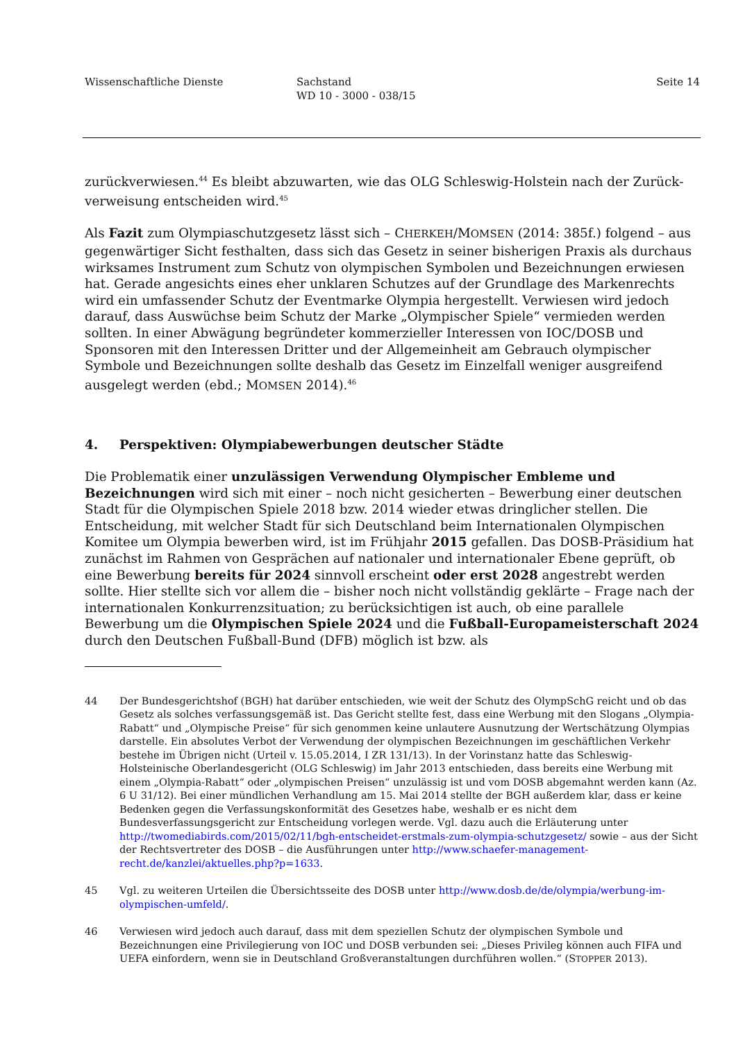Wissenschaftliche Dienste Sachstand
WD 10 - 3000 - 038/15
Seite 14
zurückverwiesen.<sup>44</sup> Es bleibt abzuwarten, wie das OLG Schleswig-Holstein nach der Zurück­verweisung entscheiden wird.<sup>45</sup>
Als Fazit zum Olympiaschutzgesetz lässt sich – CHERKEH/MOMSEN (2014: 385f.) folgend – aus gegenwärtiger Sicht festhalten, dass sich das Gesetz in seiner bisherigen Praxis als durchaus wirksames Instrument zum Schutz von olympischen Symbolen und Bezeichnungen erwiesen hat. Gerade angesichts eines eher unklaren Schutzes auf der Grundlage des Markenrechts wird ein umfassender Schutz der Eventmarke Olympia hergestellt. Verwiesen wird jedoch darauf, dass Auswüchse beim Schutz der Marke „Olympischer Spiele“ vermieden werden sollten. In einer Abwägung begründeter kommerzieller Interessen von IOC/DOSB und Sponsoren mit den Interessen Dritter und der Allgemeinheit am Gebrauch olympischer Symbole und Bezeichnungen sollte deshalb das Gesetz im Einzelfall weniger ausgreifend ausgelegt werden (ebd.; MOMSEN 2014).<sup>46</sup>
4. Perspektiven: Olympiabewerbungen deutscher Städte
Die Problematik einer unzulässigen Verwendung Olympischer Embleme und Bezeichnungen wird sich mit einer – noch nicht gesicherten – Bewerbung einer deutschen Stadt für die Olympi­schen Spiele 2018 bzw. 2014 wieder etwas dringlicher stellen. Die Entscheidung, mit welcher Stadt für sich Deutschland beim Internationalen Olympischen Komitee um Olympia bewerben wird, ist im Frühjahr 2015 gefallen. Das DOSB-Präsidium hat zunächst im Rahmen von Gesprä­chen auf nationaler und internationaler Ebene geprüft, ob eine Bewerbung bereits für 2024 sinn­voll erscheint oder erst 2028 angestrebt werden sollte. Hier stellte sich vor allem die – bisher noch nicht vollständig geklärte – Frage nach der internationalen Konkurrenzsituation; zu berück­sichtigen ist auch, ob eine parallele Bewerbung um die Olympischen Spiele 2024 und die Fuß­ball-Europameisterschaft 2024 durch den Deutschen Fußball-Bund (DFB) möglich ist bzw. als
44 Der Bundesgerichtshof (BGH) hat darüber entschieden, wie weit der Schutz des OlympSchG reicht und ob das Gesetz als solches verfassungsgemäß ist. Das Gericht stellte fest, dass eine Werbung mit den Slogans „Olympia-Rabatt“ und „Olympische Preise“ für sich genommen keine unlautere Ausnutzung der Wertschätzung Olympias darstelle. Ein absolutes Verbot der Verwendung der olympischen Bezeichnungen im geschäftlichen Verkehr bestehe im Übrigen nicht (Urteil v. 15.05.2014, I ZR 131/13). In der Vorinstanz hatte das Schleswig-Holsteinische Oberlandesgericht (OLG Schleswig) im Jahr 2013 entschieden, dass bereits eine Werbung mit einem „Olympia-Rabatt“ oder „olympischen Preisen“ unzulässig ist und vom DOSB abgemahnt werden kann (Az. 6 U 31/12). Bei einer mündlichen Verhandlung am 15. Mai 2014 stellte der BGH außerdem klar, dass er keine Bedenken gegen die Verfassungskonformität des Gesetzes habe, weshalb er es nicht dem Bundesverfassungsgericht zur Entscheidung vorlegen werde. Vgl. dazu auch die Erläuterung unter http://twomediabirds.com/2015/02/11/bgh-entscheidet-erstmals-zum-olympia-schutzgesetz/ sowie – aus der Sicht der Rechtsvertreter des DOSB – die Ausführungen unter http://www.schaefer-management-recht.de/kanzlei/aktuelles.php?p=1633.
45 Vgl. zu weiteren Urteilen die Übersichtsseite des DOSB unter http://www.dosb.de/de/olympia/werbung-im-olympischen-umfeld/.
46 Verwiesen wird jedoch auch darauf, dass mit dem speziellen Schutz der olympischen Symbole und Bezeichnungen eine Privilegierung von IOC und DOSB verbunden sei: „Dieses Privileg können auch FIFA und UEFA einfordern, wenn sie in Deutschland Großveranstaltungen durchführen wollen.“ (STOPPER 2013).